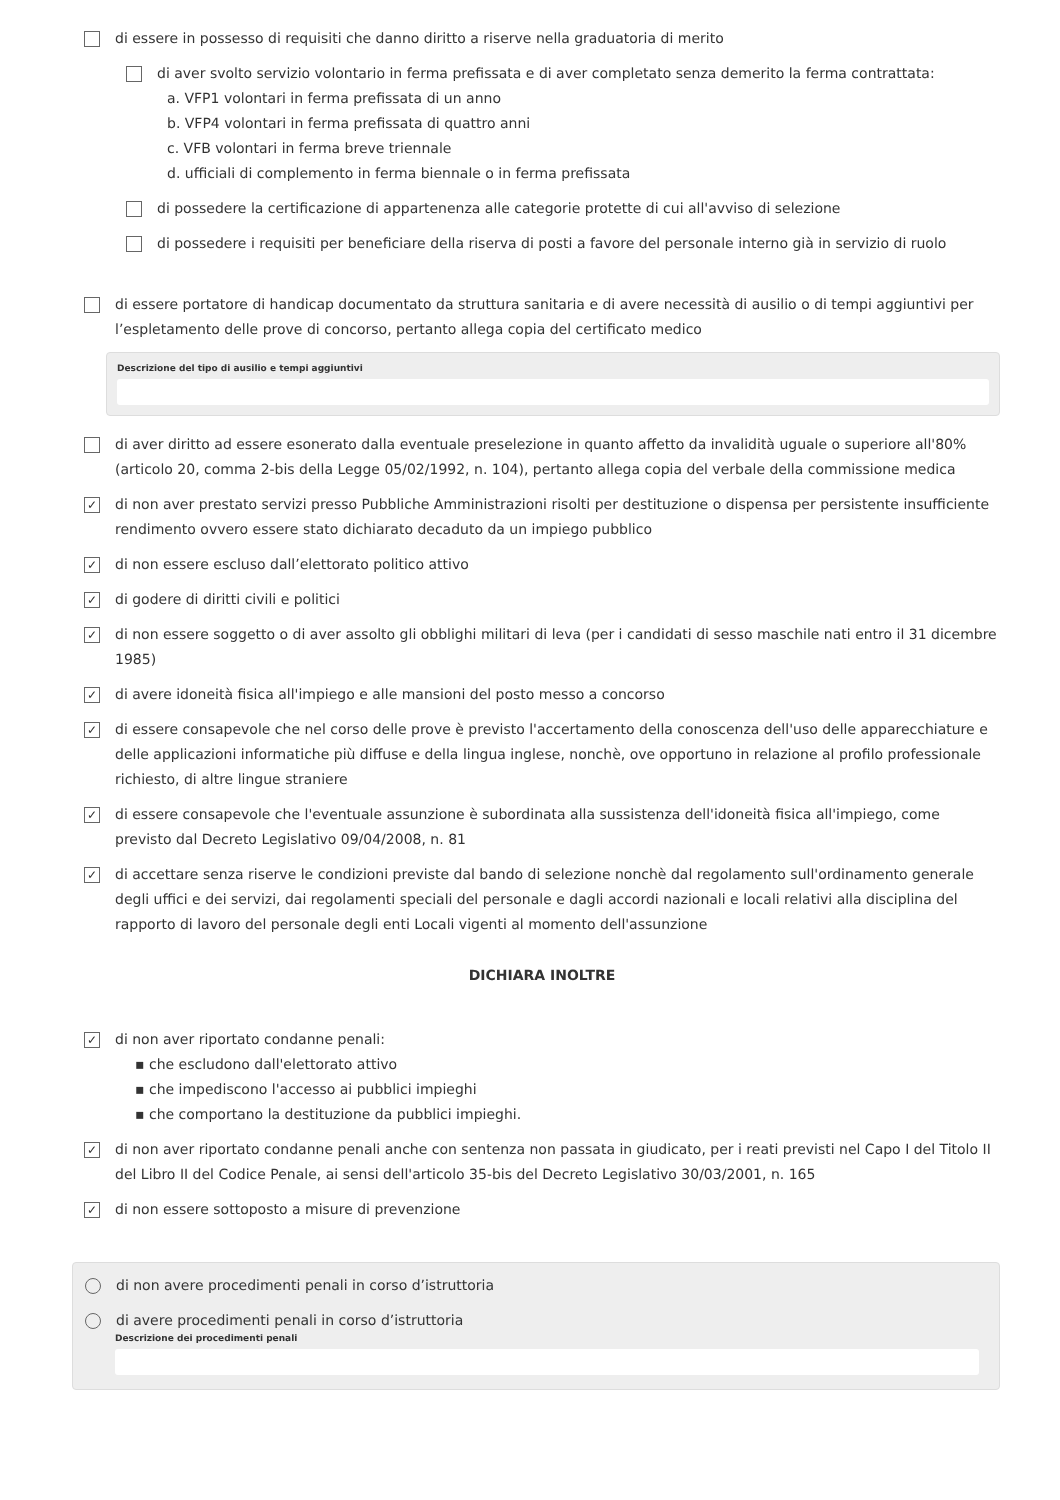di essere in possesso di requisiti che danno diritto a riserve nella graduatoria di merito
di aver svolto servizio volontario in ferma prefissata e di aver completato senza demerito la ferma contrattata:
a. VFP1 volontari in ferma prefissata di un anno
b. VFP4 volontari in ferma prefissata di quattro anni
c. VFB volontari in ferma breve triennale
d. ufficiali di complemento in ferma biennale o in ferma prefissata
di possedere la certificazione di appartenenza alle categorie protette di cui all'avviso di selezione
di possedere i requisiti per beneficiare della riserva di posti a favore del personale interno già in servizio di ruolo
di essere portatore di handicap documentato da struttura sanitaria e di avere necessità di ausilio o di tempi aggiuntivi per l’espletamento delle prove di concorso, pertanto allega copia del certificato medico
Descrizione del tipo di ausilio e tempi aggiuntivi
di aver diritto ad essere esonerato dalla eventuale preselezione in quanto affetto da invalidità uguale o superiore all'80% (articolo 20, comma 2-bis della Legge 05/02/1992, n. 104), pertanto allega copia del verbale della commissione medica
✓ di non aver prestato servizi presso Pubbliche Amministrazioni risolti per destituzione o dispensa per persistente insufficiente rendimento ovvero essere stato dichiarato decaduto da un impiego pubblico
✓ di non essere escluso dall’elettorato politico attivo
✓ di godere di diritti civili e politici
✓ di non essere soggetto o di aver assolto gli obblighi militari di leva (per i candidati di sesso maschile nati entro il 31 dicembre 1985)
✓ di avere idoneità fisica all'impiego e alle mansioni del posto messo a concorso
✓ di essere consapevole che nel corso delle prove è previsto l'accertamento della conoscenza dell'uso delle apparecchiature e delle applicazioni informatiche più diffuse e della lingua inglese, nonchè, ove opportuno in relazione al profilo professionale richiesto, di altre lingue straniere
✓ di essere consapevole che l'eventuale assunzione è subordinata alla sussistenza dell'idoneità fisica all'impiego, come previsto dal Decreto Legislativo 09/04/2008, n. 81
✓ di accettare senza riserve le condizioni previste dal bando di selezione nonchè dal regolamento sull'ordinamento generale degli uffici e dei servizi, dai regolamenti speciali del personale e dagli accordi nazionali e locali relativi alla disciplina del rapporto di lavoro del personale degli enti Locali vigenti al momento dell'assunzione
DICHIARA INOLTRE
✓
di non aver riportato condanne penali:
▪ che escludono dall'elettorato attivo
▪ che impediscono l'accesso ai pubblici impieghi
▪ che comportano la destituzione da pubblici impieghi.
✓ di non aver riportato condanne penali anche con sentenza non passata in giudicato, per i reati previsti nel Capo I del Titolo II del Libro II del Codice Penale, ai sensi dell'articolo 35-bis del Decreto Legislativo 30/03/2001, n. 165
✓ di non essere sottoposto a misure di prevenzione
di non avere procedimenti penali in corso d’istruttoria
di avere procedimenti penali in corso d’istruttoria
Descrizione dei procedimenti penali